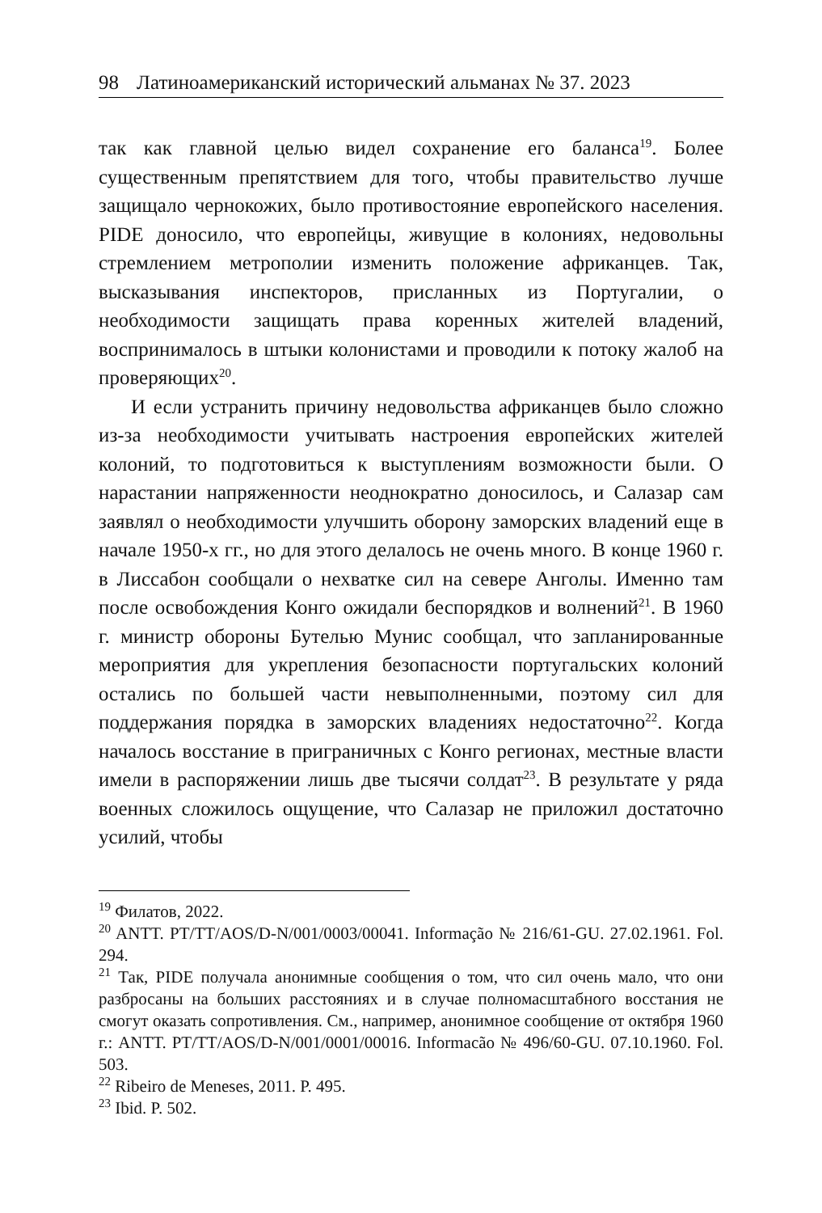98 Латиноамериканский исторический альманах № 37. 2023
так как главной целью видел сохранение его баланса<sup>19</sup>. Более существенным препятствием для того, чтобы правительство лучше защищало чернокожих, было противостояние европейского населения. PIDE доносило, что европейцы, живущие в колониях, недовольны стремлением метрополии изменить положение африканцев. Так, высказывания инспекторов, присланных из Португалии, о необходимости защищать права коренных жителей владений, воспринималось в штыки колонистами и проводили к потоку жалоб на проверяющих<sup>20</sup>.
И если устранить причину недовольства африканцев было сложно из-за необходимости учитывать настроения европейских жителей колоний, то подготовиться к выступлениям возможности были. О нарастании напряженности неоднократно доносилось, и Салазар сам заявлял о необходимости улучшить оборону заморских владений еще в начале 1950-х гг., но для этого делалось не очень много. В конце 1960 г. в Лиссабон сообщали о нехватке сил на севере Анголы. Именно там после освобождения Конго ожидали беспорядков и волнений<sup>21</sup>. В 1960 г. министр обороны Бутелью Мунис сообщал, что запланированные мероприятия для укрепления безопасности португальских колоний остались по большей части невыполненными, поэтому сил для поддержания порядка в заморских владениях недостаточно<sup>22</sup>. Когда началось восстание в приграничных с Конго регионах, местные власти имели в распоряжении лишь две тысячи солдат<sup>23</sup>. В результате у ряда военных сложилось ощущение, что Салазар не приложил достаточно усилий, чтобы
<sup>19</sup> Филатов, 2022.
<sup>20</sup> ANTT. PT/TT/AOS/D-N/001/0003/00041. Informação № 216/61-GU. 27.02.1961. Fol. 294.
<sup>21</sup> Так, PIDE получала анонимные сообщения о том, что сил очень мало, что они разбросаны на больших расстояниях и в случае полномасштабного восстания не смогут оказать сопротивления. См., например, анонимное сообщение от октября 1960 г.: ANTT. PT/TT/AOS/D-N/001/0001/00016. Informacão № 496/60-GU. 07.10.1960. Fol. 503.
<sup>22</sup> Ribeiro de Meneses, 2011. P. 495.
<sup>23</sup> Ibid. P. 502.